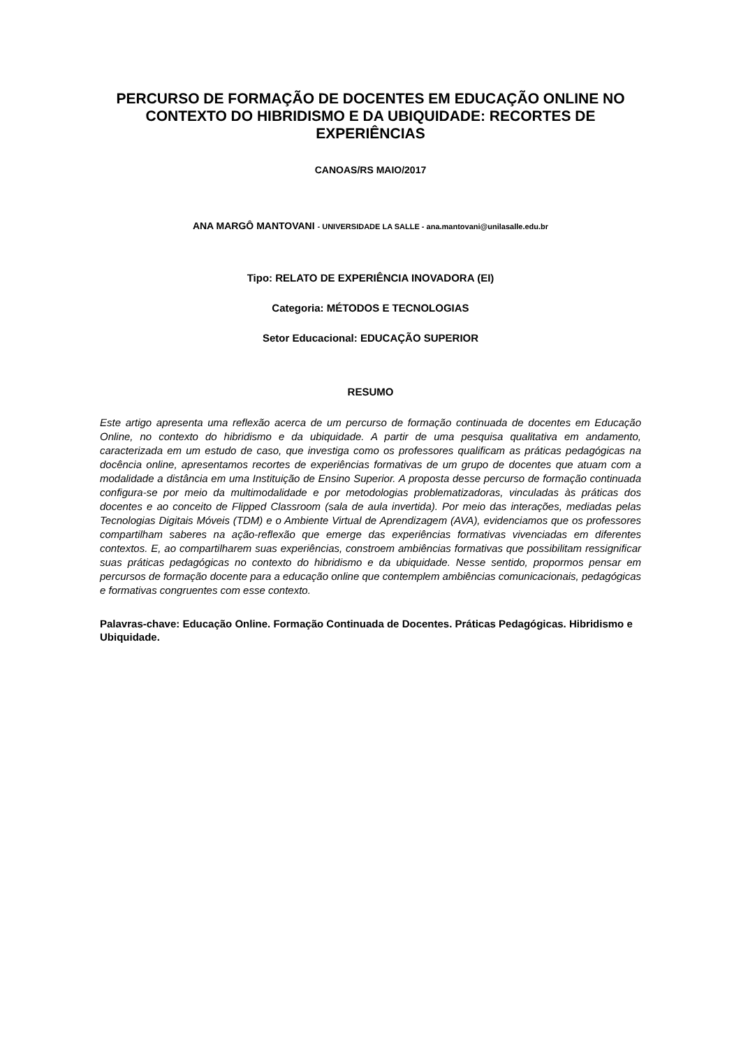PERCURSO DE FORMAÇÃO DE DOCENTES EM EDUCAÇÃO ONLINE NO CONTEXTO DO HIBRIDISMO E DA UBIQUIDADE: RECORTES DE EXPERIÊNCIAS
CANOAS/RS MAIO/2017
ANA MARGÔ MANTOVANI - UNIVERSIDADE LA SALLE - ana.mantovani@unilasalle.edu.br
Tipo: RELATO DE EXPERIÊNCIA INOVADORA (EI)
Categoria: MÉTODOS E TECNOLOGIAS
Setor Educacional: EDUCAÇÃO SUPERIOR
RESUMO
Este artigo apresenta uma reflexão acerca de um percurso de formação continuada de docentes em Educação Online, no contexto do hibridismo e da ubiquidade. A partir de uma pesquisa qualitativa em andamento, caracterizada em um estudo de caso, que investiga como os professores qualificam as práticas pedagógicas na docência online, apresentamos recortes de experiências formativas de um grupo de docentes que atuam com a modalidade a distância em uma Instituição de Ensino Superior. A proposta desse percurso de formação continuada configura-se por meio da multimodalidade e por metodologias problematizadoras, vinculadas às práticas dos docentes e ao conceito de Flipped Classroom (sala de aula invertida). Por meio das interações, mediadas pelas Tecnologias Digitais Móveis (TDM) e o Ambiente Virtual de Aprendizagem (AVA), evidenciamos que os professores compartilham saberes na ação-reflexão que emerge das experiências formativas vivenciadas em diferentes contextos. E, ao compartilharem suas experiências, constroem ambiências formativas que possibilitam ressignificar suas práticas pedagógicas no contexto do hibridismo e da ubiquidade. Nesse sentido, propormos pensar em percursos de formação docente para a educação online que contemplem ambiências comunicacionais, pedagógicas e formativas congruentes com esse contexto.
Palavras-chave: Educação Online. Formação Continuada de Docentes. Práticas Pedagógicas. Hibridismo e Ubiquidade.